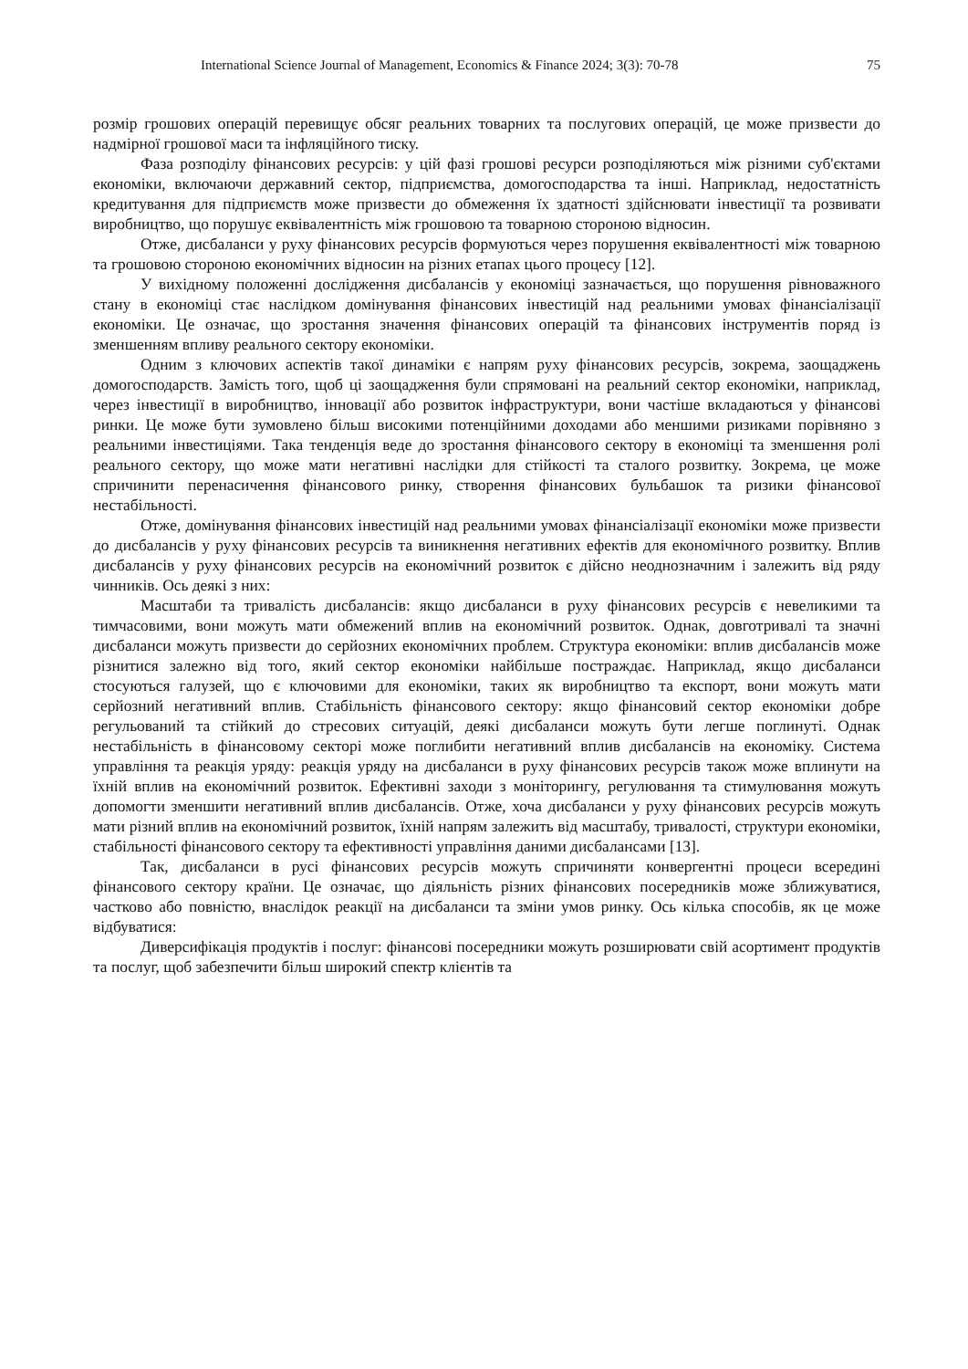International Science Journal of Management, Economics & Finance 2024; 3(3): 70-78 75
розмір грошових операцій перевищує обсяг реальних товарних та послугових операцій, це може призвести до надмірної грошової маси та інфляційного тиску.
Фаза розподілу фінансових ресурсів: у цій фазі грошові ресурси розподіляються між різними суб'єктами економіки, включаючи державний сектор, підприємства, домогосподарства та інші. Наприклад, недостатність кредитування для підприємств може призвести до обмеження їх здатності здійснювати інвестиції та розвивати виробництво, що порушує еквівалентність між грошовою та товарною стороною відносин.
Отже, дисбаланси у руху фінансових ресурсів формуються через порушення еквівалентності між товарною та грошовою стороною економічних відносин на різних етапах цього процесу [12].
У вихідному положенні дослідження дисбалансів у економіці зазначається, що порушення рівноважного стану в економіці стає наслідком домінування фінансових інвестицій над реальними умовах фінансіалізації економіки. Це означає, що зростання значення фінансових операцій та фінансових інструментів поряд із зменшенням впливу реального сектору економіки.
Одним з ключових аспектів такої динаміки є напрям руху фінансових ресурсів, зокрема, заощаджень домогосподарств. Замість того, щоб ці заощадження були спрямовані на реальний сектор економіки, наприклад, через інвестиції в виробництво, інновації або розвиток інфраструктури, вони частіше вкладаються у фінансові ринки. Це може бути зумовлено більш високими потенційними доходами або меншими ризиками порівняно з реальними інвестиціями. Така тенденція веде до зростання фінансового сектору в економіці та зменшення ролі реального сектору, що може мати негативні наслідки для стійкості та сталого розвитку. Зокрема, це може спричинити перенасичення фінансового ринку, створення фінансових бульбашок та ризики фінансової нестабільності.
Отже, домінування фінансових інвестицій над реальними умовах фінансіалізації економіки може призвести до дисбалансів у руху фінансових ресурсів та виникнення негативних ефектів для економічного розвитку. Вплив дисбалансів у руху фінансових ресурсів на економічний розвиток є дійсно неоднозначним і залежить від ряду чинників. Ось деякі з них:
Масштаби та тривалість дисбалансів: якщо дисбаланси в руху фінансових ресурсів є невеликими та тимчасовими, вони можуть мати обмежений вплив на економічний розвиток. Однак, довготривалі та значні дисбаланси можуть призвести до серйозних економічних проблем. Структура економіки: вплив дисбалансів може різнитися залежно від того, який сектор економіки найбільше постраждає. Наприклад, якщо дисбаланси стосуються галузей, що є ключовими для економіки, таких як виробництво та експорт, вони можуть мати серйозний негативний вплив. Стабільність фінансового сектору: якщо фінансовий сектор економіки добре регульований та стійкий до стресових ситуацій, деякі дисбаланси можуть бути легше поглинуті. Однак нестабільність в фінансовому секторі може поглибити негативний вплив дисбалансів на економіку. Система управління та реакція уряду: реакція уряду на дисбаланси в руху фінансових ресурсів також може вплинути на їхній вплив на економічний розвиток. Ефективні заходи з моніторингу, регулювання та стимулювання можуть допомогти зменшити негативний вплив дисбалансів. Отже, хоча дисбаланси у руху фінансових ресурсів можуть мати різний вплив на економічний розвиток, їхній напрям залежить від масштабу, тривалості, структури економіки, стабільності фінансового сектору та ефективності управління даними дисбалансами [13].
Так, дисбаланси в русі фінансових ресурсів можуть спричиняти конвергентні процеси всередині фінансового сектору країни. Це означає, що діяльність різних фінансових посередників може зближуватися, частково або повністю, внаслідок реакції на дисбаланси та зміни умов ринку. Ось кілька способів, як це може відбуватися:
Диверсифікація продуктів і послуг: фінансові посередники можуть розширювати свій асортимент продуктів та послуг, щоб забезпечити більш широкий спектр клієнтів та